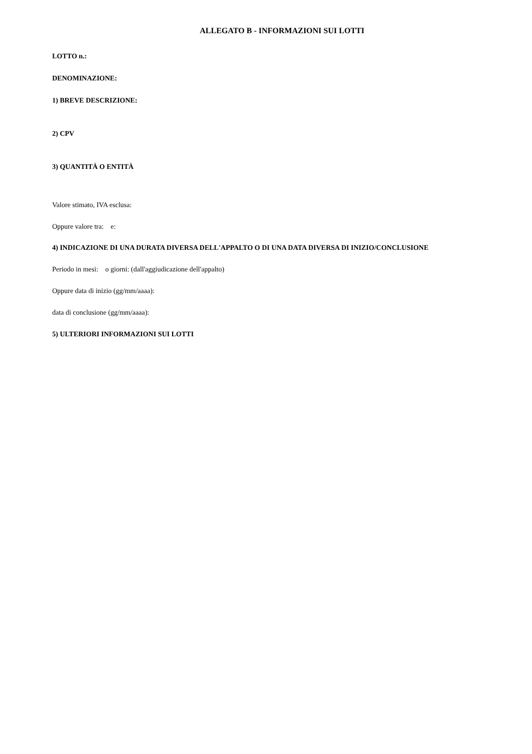ALLEGATO B - INFORMAZIONI SUI LOTTI
LOTTO n.:
DENOMINAZIONE:
1) BREVE DESCRIZIONE:
2) CPV
3) QUANTITÀ O ENTITÀ
Valore stimato, IVA esclusa:
Oppure valore tra: e:
4) INDICAZIONE DI UNA DURATA DIVERSA DELL'APPALTO O DI UNA DATA DIVERSA DI INIZIO/CONCLUSIONE
Periodo in mesi: o giorni: (dall'aggiudicazione dell'appalto)
Oppure data di inizio (gg/mm/aaaa):
data di conclusione (gg/mm/aaaa):
5) ULTERIORI INFORMAZIONI SUI LOTTI